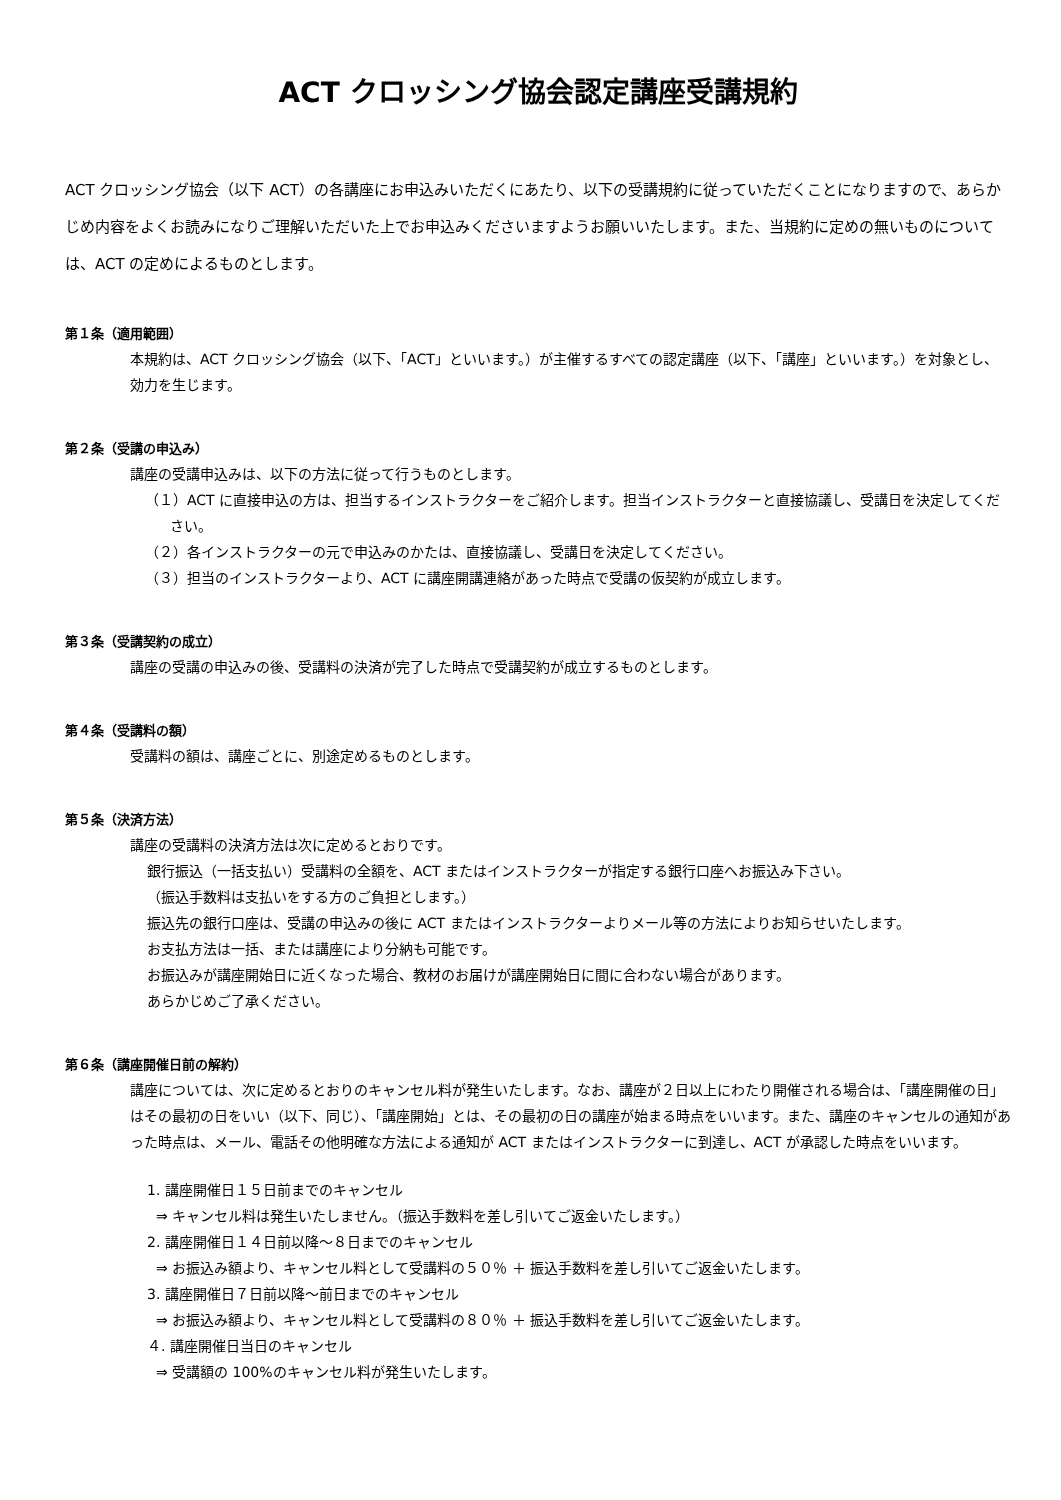ACT クロッシング協会認定講座受講規約
ACT クロッシング協会（以下 ACT）の各講座にお申込みいただくにあたり、以下の受講規約に従っていただくことになりますので、あらかじめ内容をよくお読みになりご理解いただいた上でお申込みくださいますようお願いいたします。また、当規約に定めの無いものについては、ACT の定めによるものとします。
第１条（適用範囲）
本規約は、ACT クロッシング協会（以下、「ACT」といいます。）が主催するすべての認定講座（以下、「講座」といいます。）を対象とし、効力を生じます。
第２条（受講の申込み）
講座の受講申込みは、以下の方法に従って行うものとします。
（１）ACT に直接申込の方は、担当するインストラクターをご紹介します。担当インストラクターと直接協議し、受講日を決定してください。
（２）各インストラクターの元で申込みのかたは、直接協議し、受講日を決定してください。
（３）担当のインストラクターより、ACT に講座開講連絡があった時点で受講の仮契約が成立します。
第３条（受講契約の成立）
講座の受講の申込みの後、受講料の決済が完了した時点で受講契約が成立するものとします。
第４条（受講料の額）
受講料の額は、講座ごとに、別途定めるものとします。
第５条（決済方法）
講座の受講料の決済方法は次に定めるとおりです。
銀行振込（一括支払い）受講料の全額を、ACT またはインストラクターが指定する銀行口座へお振込み下さい。
（振込手数料は支払いをする方のご負担とします。）
振込先の銀行口座は、受講の申込みの後に ACT またはインストラクターよりメール等の方法によりお知らせいたします。
お支払方法は一括、または講座により分納も可能です。
お振込みが講座開始日に近くなった場合、教材のお届けが講座開始日に間に合わない場合があります。
あらかじめご了承ください。
第６条（講座開催日前の解約）
講座については、次に定めるとおりのキャンセル料が発生いたします。なお、講座が２日以上にわたり開催される場合は、「講座開催の日」はその最初の日をいい（以下、同じ）、「講座開始」とは、その最初の日の講座が始まる時点をいいます。また、講座のキャンセルの通知があった時点は、メール、電話その他明確な方法による通知が ACT またはインストラクターに到達し、ACT が承認した時点をいいます。
1. 講座開催日１５日前までのキャンセル
⇒ キャンセル料は発生いたしません。（振込手数料を差し引いてご返金いたします。）
2. 講座開催日１４日前以降～８日までのキャンセル
⇒ お振込み額より、キャンセル料として受講料の５０％ ＋ 振込手数料を差し引いてご返金いたします。
3. 講座開催日７日前以降～前日までのキャンセル
⇒ お振込み額より、キャンセル料として受講料の８０％ ＋ 振込手数料を差し引いてご返金いたします。
４. 講座開催日当日のキャンセル
⇒ 受講額の 100%のキャンセル料が発生いたします。